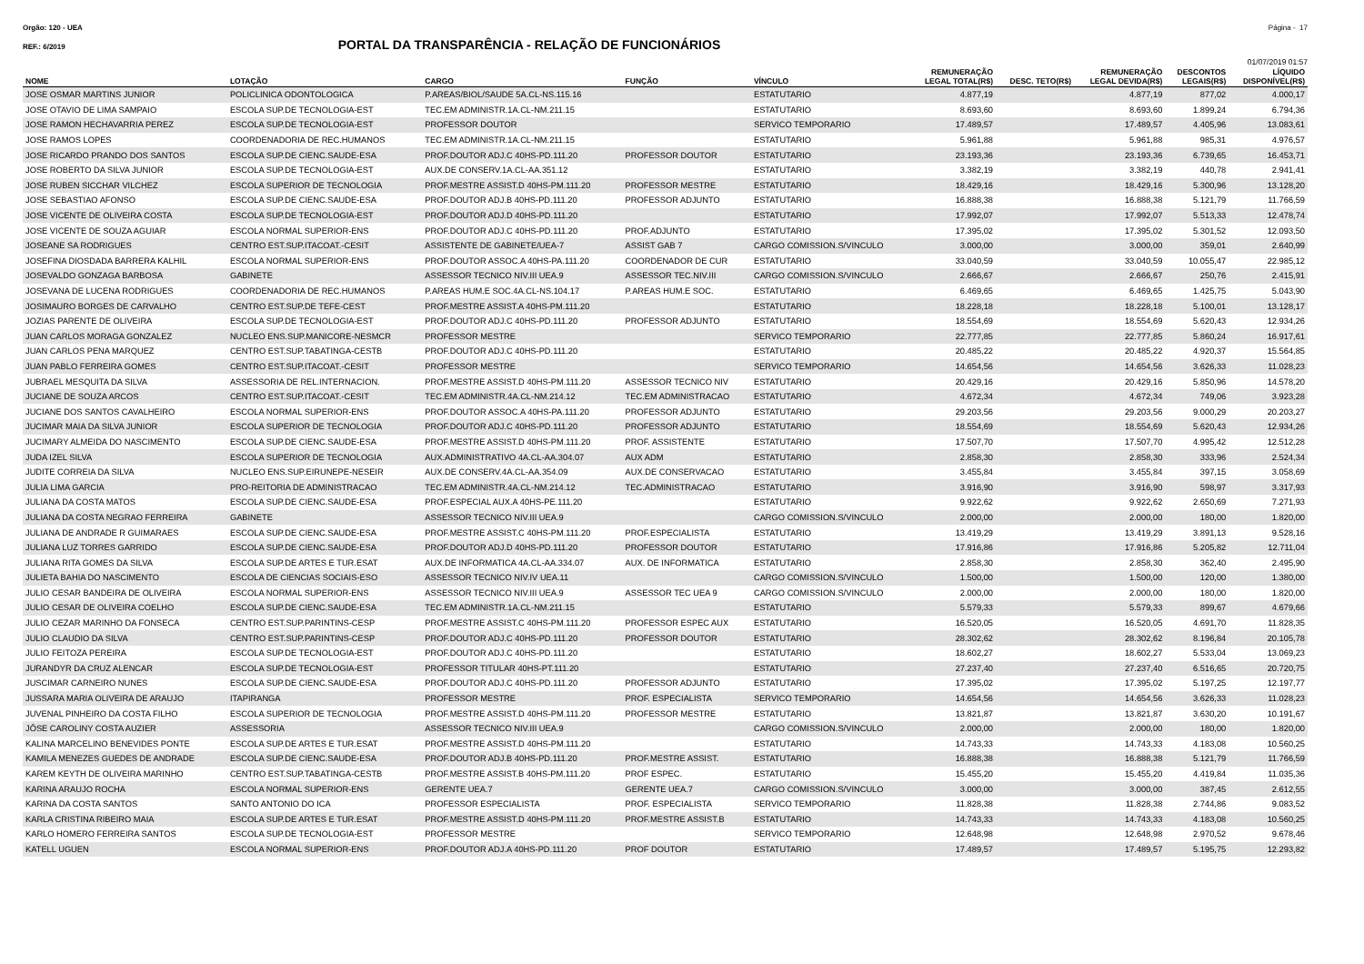Orgão: 120 - UEA Página - 17
REF.: 6/2019
PORTAL DA TRANSPARÊNCIA - RELAÇÃO DE FUNCIONÁRIOS
01/07/2019 01:57
| NOME | LOTAÇÃO | CARGO | FUNÇÃO | VÍNCULO | REMUNERAÇÃO LEGAL TOTAL(R$) | DESC. TETO(R$) | REMUNERAÇÃO LEGAL DEVIDA(R$) | DESCONTOS LEGAIS(R$) | LÍQUIDO DISPONÍVEL(R$) |
| --- | --- | --- | --- | --- | --- | --- | --- | --- | --- |
| JOSE OSMAR MARTINS JUNIOR | POLICLINICA ODONTOLOGICA | P.AREAS/BIOL/SAUDE 5A.CL-NS.115.16 | | ESTATUTARIO | 4.877,19 | | 4.877,19 | 877,02 | 4.000,17 |
| JOSE OTAVIO DE LIMA SAMPAIO | ESCOLA SUP.DE TECNOLOGIA-EST | TEC.EM ADMINISTR.1A.CL-NM.211.15 | | ESTATUTARIO | 8.693,60 | | 8.693,60 | 1.899,24 | 6.794,36 |
| JOSE RAMON HECHAVARRIA PEREZ | ESCOLA SUP.DE TECNOLOGIA-EST | PROFESSOR DOUTOR | | SERVICO TEMPORARIO | 17.489,57 | | 17.489,57 | 4.405,96 | 13.083,61 |
| JOSE RAMOS LOPES | COORDENADORIA DE REC.HUMANOS | TEC.EM ADMINISTR.1A.CL-NM.211.15 | | ESTATUTARIO | 5.961,88 | | 5.961,88 | 985,31 | 4.976,57 |
| JOSE RICARDO PRANDO DOS SANTOS | ESCOLA SUP.DE CIENC.SAUDE-ESA | PROF.DOUTOR ADJ.C 40HS-PD.111.20 | PROFESSOR DOUTOR | ESTATUTARIO | 23.193,36 | | 23.193,36 | 6.739,65 | 16.453,71 |
| JOSE ROBERTO DA SILVA JUNIOR | ESCOLA SUP.DE TECNOLOGIA-EST | AUX.DE CONSERV.1A.CL-AA.351.12 | | ESTATUTARIO | 3.382,19 | | 3.382,19 | 440,78 | 2.941,41 |
| JOSE RUBEN SICCHAR VILCHEZ | ESCOLA SUPERIOR DE TECNOLOGIA | PROF.MESTRE ASSIST.D 40HS-PM.111.20 | PROFESSOR MESTRE | ESTATUTARIO | 18.429,16 | | 18.429,16 | 5.300,96 | 13.128,20 |
| JOSE SEBASTIAO AFONSO | ESCOLA SUP.DE CIENC.SAUDE-ESA | PROF.DOUTOR ADJ.B 40HS-PD.111.20 | PROFESSOR ADJUNTO | ESTATUTARIO | 16.888,38 | | 16.888,38 | 5.121,79 | 11.766,59 |
| JOSE VICENTE DE OLIVEIRA COSTA | ESCOLA SUP.DE TECNOLOGIA-EST | PROF.DOUTOR ADJ.D 40HS-PD.111.20 | | ESTATUTARIO | 17.992,07 | | 17.992,07 | 5.513,33 | 12.478,74 |
| JOSE VICENTE DE SOUZA AGUIAR | ESCOLA NORMAL SUPERIOR-ENS | PROF.DOUTOR ADJ.C 40HS-PD.111.20 | PROF.ADJUNTO | ESTATUTARIO | 17.395,02 | | 17.395,02 | 5.301,52 | 12.093,50 |
| JOSEANE SA RODRIGUES | CENTRO EST.SUP.ITACOAT.-CESIT | ASSISTENTE DE GABINETE/UEA-7 | ASSIST GAB 7 | CARGO COMISSION.S/VINCULO | 3.000,00 | | 3.000,00 | 359,01 | 2.640,99 |
| JOSEFINA DIOSDADA BARRERA KALHIL | ESCOLA NORMAL SUPERIOR-ENS | PROF.DOUTOR ASSOC.A 40HS-PA.111.20 | COORDENADOR DE CUR | ESTATUTARIO | 33.040,59 | | 33.040,59 | 10.055,47 | 22.985,12 |
| JOSEVALDO GONZAGA BARBOSA | GABINETE | ASSESSOR TECNICO NIV.III UEA.9 | ASSESSOR TEC.NIV.III | CARGO COMISSION.S/VINCULO | 2.666,67 | | 2.666,67 | 250,76 | 2.415,91 |
| JOSEVANA DE LUCENA RODRIGUES | COORDENADORIA DE REC.HUMANOS | P.AREAS HUM.E SOC.4A.CL-NS.104.17 | P.AREAS HUM.E SOC. | ESTATUTARIO | 6.469,65 | | 6.469,65 | 1.425,75 | 5.043,90 |
| JOSIMAURO BORGES DE CARVALHO | CENTRO EST.SUP.DE TEFE-CEST | PROF.MESTRE ASSIST.A 40HS-PM.111.20 | | ESTATUTARIO | 18.228,18 | | 18.228,18 | 5.100,01 | 13.128,17 |
| JOZIAS PARENTE DE OLIVEIRA | ESCOLA SUP.DE TECNOLOGIA-EST | PROF.DOUTOR ADJ.C 40HS-PD.111.20 | PROFESSOR ADJUNTO | ESTATUTARIO | 18.554,69 | | 18.554,69 | 5.620,43 | 12.934,26 |
| JUAN CARLOS MORAGA GONZALEZ | NUCLEO ENS.SUP.MANICORE-NESMCR | PROFESSOR MESTRE | | SERVICO TEMPORARIO | 22.777,85 | | 22.777,85 | 5.860,24 | 16.917,61 |
| JUAN CARLOS PENA MARQUEZ | CENTRO EST.SUP.TABATINGA-CESTB | PROF.DOUTOR ADJ.C 40HS-PD.111.20 | | ESTATUTARIO | 20.485,22 | | 20.485,22 | 4.920,37 | 15.564,85 |
| JUAN PABLO FERREIRA GOMES | CENTRO EST.SUP.ITACOAT.-CESIT | PROFESSOR MESTRE | | SERVICO TEMPORARIO | 14.654,56 | | 14.654,56 | 3.626,33 | 11.028,23 |
| JUBRAEL MESQUITA DA SILVA | ASSESSORIA DE REL.INTERNACION. | PROF.MESTRE ASSIST.D 40HS-PM.111.20 | ASSESSOR TECNICO NIV | ESTATUTARIO | 20.429,16 | | 20.429,16 | 5.850,96 | 14.578,20 |
| JUCIANE DE SOUZA ARCOS | CENTRO EST.SUP.ITACOAT.-CESIT | TEC.EM ADMINISTR.4A.CL-NM.214.12 | TEC.EM ADMINISTRACAO | ESTATUTARIO | 4.672,34 | | 4.672,34 | 749,06 | 3.923,28 |
| JUCIANE DOS SANTOS CAVALHEIRO | ESCOLA NORMAL SUPERIOR-ENS | PROF.DOUTOR ASSOC.A 40HS-PA.111.20 | PROFESSOR ADJUNTO | ESTATUTARIO | 29.203,56 | | 29.203,56 | 9.000,29 | 20.203,27 |
| JUCIMAR MAIA DA SILVA JUNIOR | ESCOLA SUPERIOR DE TECNOLOGIA | PROF.DOUTOR ADJ.C 40HS-PD.111.20 | PROFESSOR ADJUNTO | ESTATUTARIO | 18.554,69 | | 18.554,69 | 5.620,43 | 12.934,26 |
| JUCIMARY ALMEIDA DO NASCIMENTO | ESCOLA SUP.DE CIENC.SAUDE-ESA | PROF.MESTRE ASSIST.D 40HS-PM.111.20 | PROF. ASSISTENTE | ESTATUTARIO | 17.507,70 | | 17.507,70 | 4.995,42 | 12.512,28 |
| JUDA IZEL SILVA | ESCOLA SUPERIOR DE TECNOLOGIA | AUX.ADMINISTRATIVO 4A.CL-AA.304.07 | AUX ADM | ESTATUTARIO | 2.858,30 | | 2.858,30 | 333,96 | 2.524,34 |
| JUDITE CORREIA DA SILVA | NUCLEO ENS.SUP.EIRUNEPE-NESEIR | AUX.DE CONSERV.4A.CL-AA.354.09 | AUX.DE CONSERVACAO | ESTATUTARIO | 3.455,84 | | 3.455,84 | 397,15 | 3.058,69 |
| JULIA LIMA GARCIA | PRO-REITORIA DE ADMINISTRACAO | TEC.EM ADMINISTR.4A.CL-NM.214.12 | TEC.ADMINISTRACAO | ESTATUTARIO | 3.916,90 | | 3.916,90 | 598,97 | 3.317,93 |
| JULIANA DA COSTA MATOS | ESCOLA SUP.DE CIENC.SAUDE-ESA | PROF.ESPECIAL AUX.A 40HS-PE.111.20 | | ESTATUTARIO | 9.922,62 | | 9.922,62 | 2.650,69 | 7.271,93 |
| JULIANA DA COSTA NEGRAO FERREIRA | GABINETE | ASSESSOR TECNICO NIV.III UEA.9 | | CARGO COMISSION.S/VINCULO | 2.000,00 | | 2.000,00 | 180,00 | 1.820,00 |
| JULIANA DE ANDRADE R GUIMARAES | ESCOLA SUP.DE CIENC.SAUDE-ESA | PROF.MESTRE ASSIST.C 40HS-PM.111.20 | PROF.ESPECIALISTA | ESTATUTARIO | 13.419,29 | | 13.419,29 | 3.891,13 | 9.528,16 |
| JULIANA LUZ TORRES GARRIDO | ESCOLA SUP.DE CIENC.SAUDE-ESA | PROF.DOUTOR ADJ.D 40HS-PD.111.20 | PROFESSOR DOUTOR | ESTATUTARIO | 17.916,86 | | 17.916,86 | 5.205,82 | 12.711,04 |
| JULIANA RITA GOMES DA SILVA | ESCOLA SUP.DE ARTES E TUR.ESAT | AUX.DE INFORMATICA 4A.CL-AA.334.07 | AUX. DE INFORMATICA | ESTATUTARIO | 2.858,30 | | 2.858,30 | 362,40 | 2.495,90 |
| JULIETA BAHIA DO NASCIMENTO | ESCOLA DE CIENCIAS SOCIAIS-ESO | ASSESSOR TECNICO NIV.IV UEA.11 | | CARGO COMISSION.S/VINCULO | 1.500,00 | | 1.500,00 | 120,00 | 1.380,00 |
| JULIO CESAR BANDEIRA DE OLIVEIRA | ESCOLA NORMAL SUPERIOR-ENS | ASSESSOR TECNICO NIV.III UEA.9 | ASSESSOR TEC UEA 9 | CARGO COMISSION.S/VINCULO | 2.000,00 | | 2.000,00 | 180,00 | 1.820,00 |
| JULIO CESAR DE OLIVEIRA COELHO | ESCOLA SUP.DE CIENC.SAUDE-ESA | TEC.EM ADMINISTR.1A.CL-NM.211.15 | | ESTATUTARIO | 5.579,33 | | 5.579,33 | 899,67 | 4.679,66 |
| JULIO CEZAR MARINHO DA FONSECA | CENTRO EST.SUP.PARINTINS-CESP | PROF.MESTRE ASSIST.C 40HS-PM.111.20 | PROFESSOR ESPEC AUX | ESTATUTARIO | 16.520,05 | | 16.520,05 | 4.691,70 | 11.828,35 |
| JULIO CLAUDIO DA SILVA | CENTRO EST.SUP.PARINTINS-CESP | PROF.DOUTOR ADJ.C 40HS-PD.111.20 | PROFESSOR DOUTOR | ESTATUTARIO | 28.302,62 | | 28.302,62 | 8.196,84 | 20.105,78 |
| JULIO FEITOZA PEREIRA | ESCOLA SUP.DE TECNOLOGIA-EST | PROF.DOUTOR ADJ.C 40HS-PD.111.20 | | ESTATUTARIO | 18.602,27 | | 18.602,27 | 5.533,04 | 13.069,23 |
| JURANDYR DA CRUZ ALENCAR | ESCOLA SUP.DE TECNOLOGIA-EST | PROFESSOR TITULAR 40HS-PT.111.20 | | ESTATUTARIO | 27.237,40 | | 27.237,40 | 6.516,65 | 20.720,75 |
| JUSCIMAR CARNEIRO NUNES | ESCOLA SUP.DE CIENC.SAUDE-ESA | PROF.DOUTOR ADJ.C 40HS-PD.111.20 | PROFESSOR ADJUNTO | ESTATUTARIO | 17.395,02 | | 17.395,02 | 5.197,25 | 12.197,77 |
| JUSSARA MARIA OLIVEIRA DE ARAUJO | ITAPIRANGA | PROFESSOR MESTRE | PROF. ESPECIALISTA | SERVICO TEMPORARIO | 14.654,56 | | 14.654,56 | 3.626,33 | 11.028,23 |
| JUVENAL PINHEIRO DA COSTA FILHO | ESCOLA SUPERIOR DE TECNOLOGIA | PROF.MESTRE ASSIST.D 40HS-PM.111.20 | PROFESSOR MESTRE | ESTATUTARIO | 13.821,87 | | 13.821,87 | 3.630,20 | 10.191,67 |
| JÔSE CAROLINY COSTA AUZIER | ASSESSORIA | ASSESSOR TECNICO NIV.III UEA.9 | | CARGO COMISSION.S/VINCULO | 2.000,00 | | 2.000,00 | 180,00 | 1.820,00 |
| KALINA MARCELINO BENEVIDES PONTE | ESCOLA SUP.DE ARTES E TUR.ESAT | PROF.MESTRE ASSIST.D 40HS-PM.111.20 | | ESTATUTARIO | 14.743,33 | | 14.743,33 | 4.183,08 | 10.560,25 |
| KAMILA MENEZES GUEDES DE ANDRADE | ESCOLA SUP.DE CIENC.SAUDE-ESA | PROF.DOUTOR ADJ.B 40HS-PD.111.20 | PROF.MESTRE ASSIST. | ESTATUTARIO | 16.888,38 | | 16.888,38 | 5.121,79 | 11.766,59 |
| KAREM KEYTH DE OLIVEIRA MARINHO | CENTRO EST.SUP.TABATINGA-CESTB | PROF.MESTRE ASSIST.B 40HS-PM.111.20 | PROF ESPEC. | ESTATUTARIO | 15.455,20 | | 15.455,20 | 4.419,84 | 11.035,36 |
| KARINA ARAUJO ROCHA | ESCOLA NORMAL SUPERIOR-ENS | GERENTE UEA.7 | GERENTE UEA.7 | CARGO COMISSION.S/VINCULO | 3.000,00 | | 3.000,00 | 387,45 | 2.612,55 |
| KARINA DA COSTA SANTOS | SANTO ANTONIO DO ICA | PROFESSOR ESPECIALISTA | PROF. ESPECIALISTA | SERVICO TEMPORARIO | 11.828,38 | | 11.828,38 | 2.744,86 | 9.083,52 |
| KARLA CRISTINA RIBEIRO MAIA | ESCOLA SUP.DE ARTES E TUR.ESAT | PROF.MESTRE ASSIST.D 40HS-PM.111.20 | PROF.MESTRE ASSIST.B | ESTATUTARIO | 14.743,33 | | 14.743,33 | 4.183,08 | 10.560,25 |
| KARLO HOMERO FERREIRA SANTOS | ESCOLA SUP.DE TECNOLOGIA-EST | PROFESSOR MESTRE | | SERVICO TEMPORARIO | 12.648,98 | | 12.648,98 | 2.970,52 | 9.678,46 |
| KATELL UGUEN | ESCOLA NORMAL SUPERIOR-ENS | PROF.DOUTOR ADJ.A 40HS-PD.111.20 | PROF DOUTOR | ESTATUTARIO | 17.489,57 | | 17.489,57 | 5.195,75 | 12.293,82 |